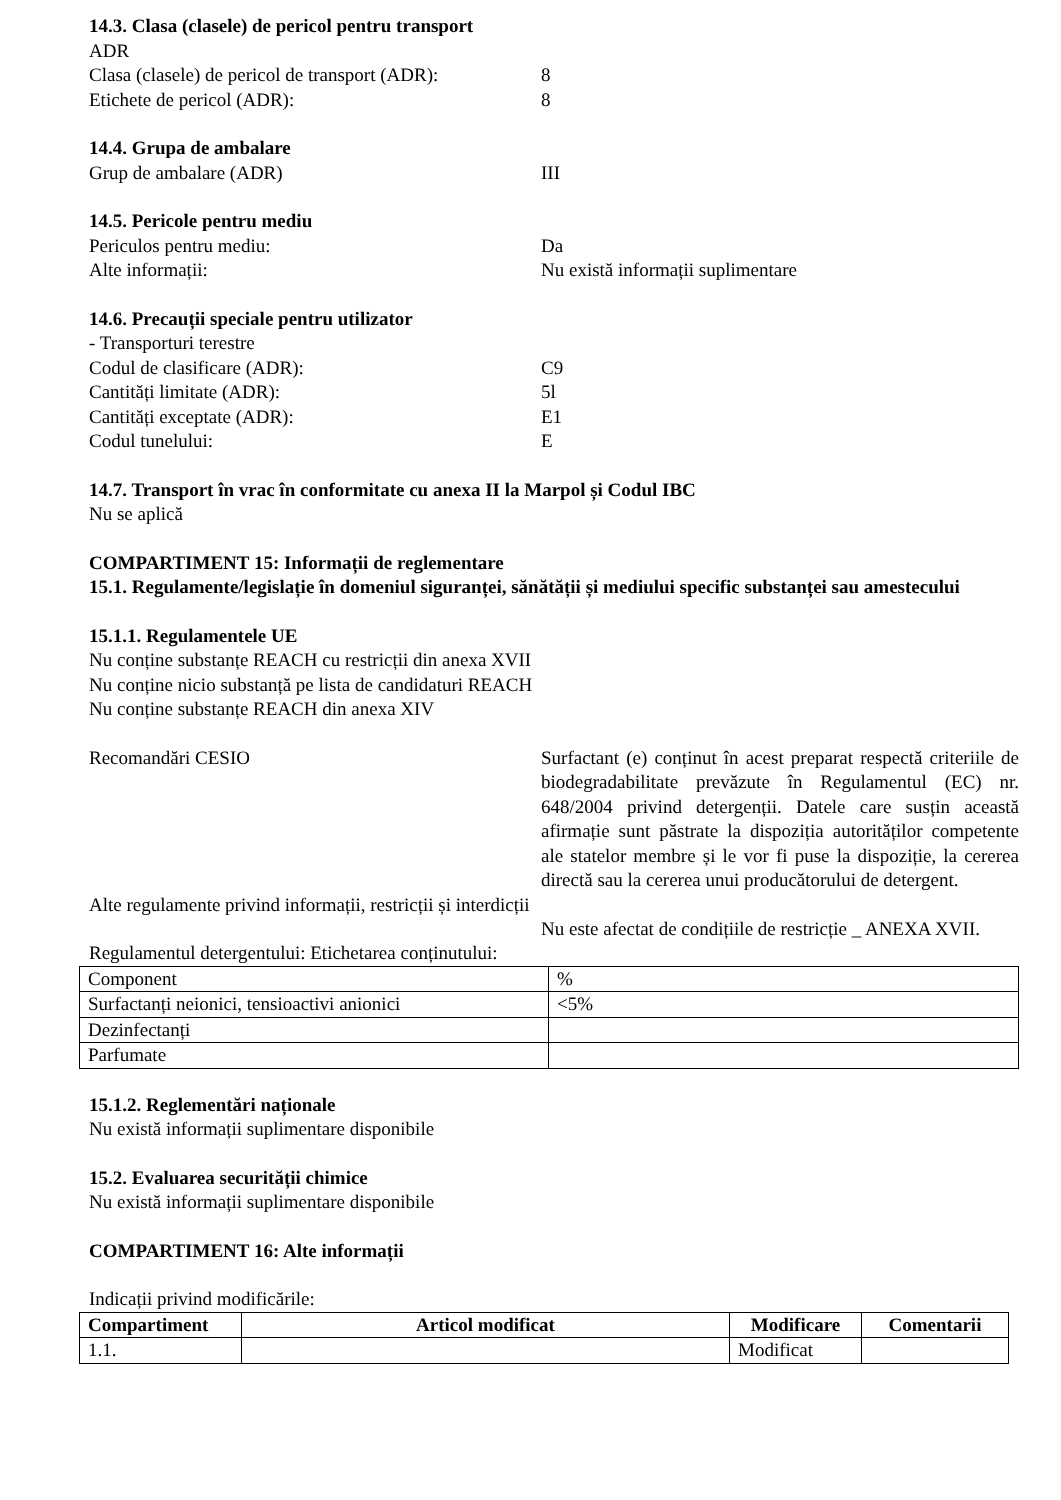14.3. Clasa (clasele) de pericol pentru transport
ADR
Clasa (clasele) de pericol de transport (ADR):
8
Etichete de pericol (ADR): 8
14.4. Grupa de ambalare
Grup de ambalare (ADR) III
14.5. Pericole pentru mediu
Periculos pentru mediu: Da
Alte informații: Nu există informații suplimentare
14.6. Precauții speciale pentru utilizator
- Transporturi terestre
Codul de clasificare (ADR): C9
Cantități limitate (ADR): 5l
Cantități exceptate (ADR): E1
Codul tunelului: E
14.7. Transport în vrac în conformitate cu anexa II la Marpol și Codul IBC
Nu se aplică
COMPARTIMENT 15: Informații de reglementare
15.1. Regulamente/legislație în domeniul siguranței, sănătății și mediului specific substanței sau amestecului
15.1.1. Regulamentele UE
Nu conține substanțe REACH cu restricții din anexa XVII
Nu conține nicio substanță pe lista de candidaturi REACH
Nu conține substanțe REACH din anexa XIV
Recomandări CESIO Surfactant (e) conținut în acest preparat respectă criteriile de biodegradabilitate prevăzute în Regulamentul (EC) nr. 648/2004 privind detergenții. Datele care susțin această afirmație sunt păstrate la dispoziția autorităților competente ale statelor membre și le vor fi puse la dispoziție, la cererea directă sau la cererea unui producătorului de detergent.
Alte regulamente privind informații, restricții și interdicții
Nu este afectat de condițiile de restricție _ ANEXA XVII.
Regulamentul detergentului: Etichetarea conținutului:
| Component | % |
| Surfactanți neionici, tensioactivi anionici | <5% |
| Dezinfectanți | |
| Parfumate | |
15.1.2. Reglementări naționale
Nu există informații suplimentare disponibile
15.2. Evaluarea securității chimice
Nu există informații suplimentare disponibile
COMPARTIMENT 16: Alte informații
Indicații privind modificările:
| Compartiment | Articol modificat | Modificare | Comentarii |
| --- | --- | --- | --- |
| 1.1. | | Modificat | |